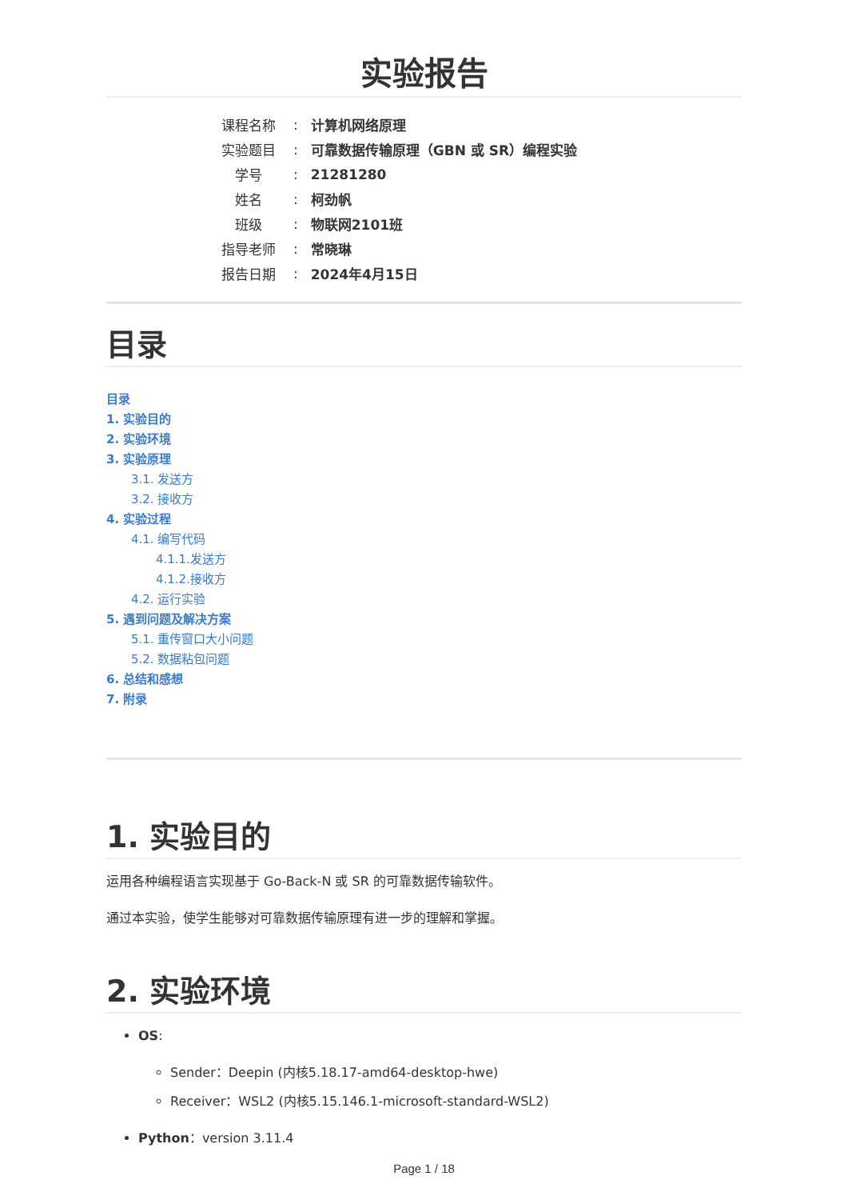实验报告
| 课程名称 | : | 计算机网络原理 |
| 实验题目 | : | 可靠数据传输原理（GBN 或 SR）编程实验 |
| 学号 | : | 21281280 |
| 姓名 | : | 柯劲帆 |
| 班级 | : | 物联网2101班 |
| 指导老师 | : | 常晓琳 |
| 报告日期 | : | 2024年4月15日 |
目录
目录
1. 实验目的
2. 实验环境
3. 实验原理
3.1. 发送方
3.2. 接收方
4. 实验过程
4.1. 编写代码
4.1.1.发送方
4.1.2.接收方
4.2. 运行实验
5. 遇到问题及解决方案
5.1. 重传窗口大小问题
5.2. 数据粘包问题
6. 总结和感想
7. 附录
1. 实验目的
运用各种编程语言实现基于 Go-Back-N 或 SR 的可靠数据传输软件。
通过本实验，使学生能够对可靠数据传输原理有进一步的理解和掌握。
2. 实验环境
OS:
Sender：Deepin (内核5.18.17-amd64-desktop-hwe)
Receiver：WSL2 (内核5.15.146.1-microsoft-standard-WSL2)
Python：version 3.11.4
Page 1 / 18